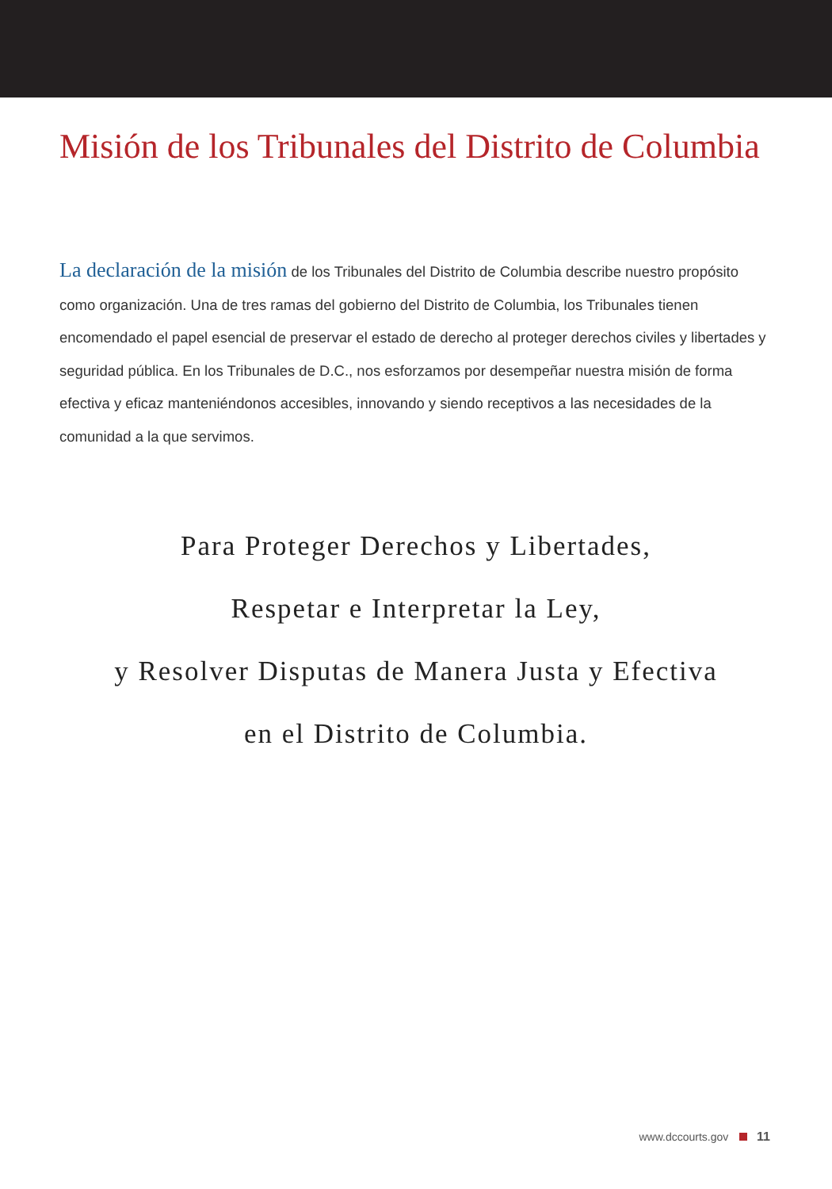Misión de los Tribunales del Distrito de Columbia
La declaración de la misión de los Tribunales del Distrito de Columbia describe nuestro propósito como organización. Una de tres ramas del gobierno del Distrito de Columbia, los Tribunales tienen encomendado el papel esencial de preservar el estado de derecho al proteger derechos civiles y libertades y seguridad pública. En los Tribunales de D.C., nos esforzamos por desempeñar nuestra misión de forma efectiva y eficaz manteniéndonos accesibles, innovando y siendo receptivos a las necesidades de la comunidad a la que servimos.
Para Proteger Derechos y Libertades,
Respetar e Interpretar la Ley,
y Resolver Disputas de Manera Justa y Efectiva
en el Distrito de Columbia.
www.dccourts.gov 11